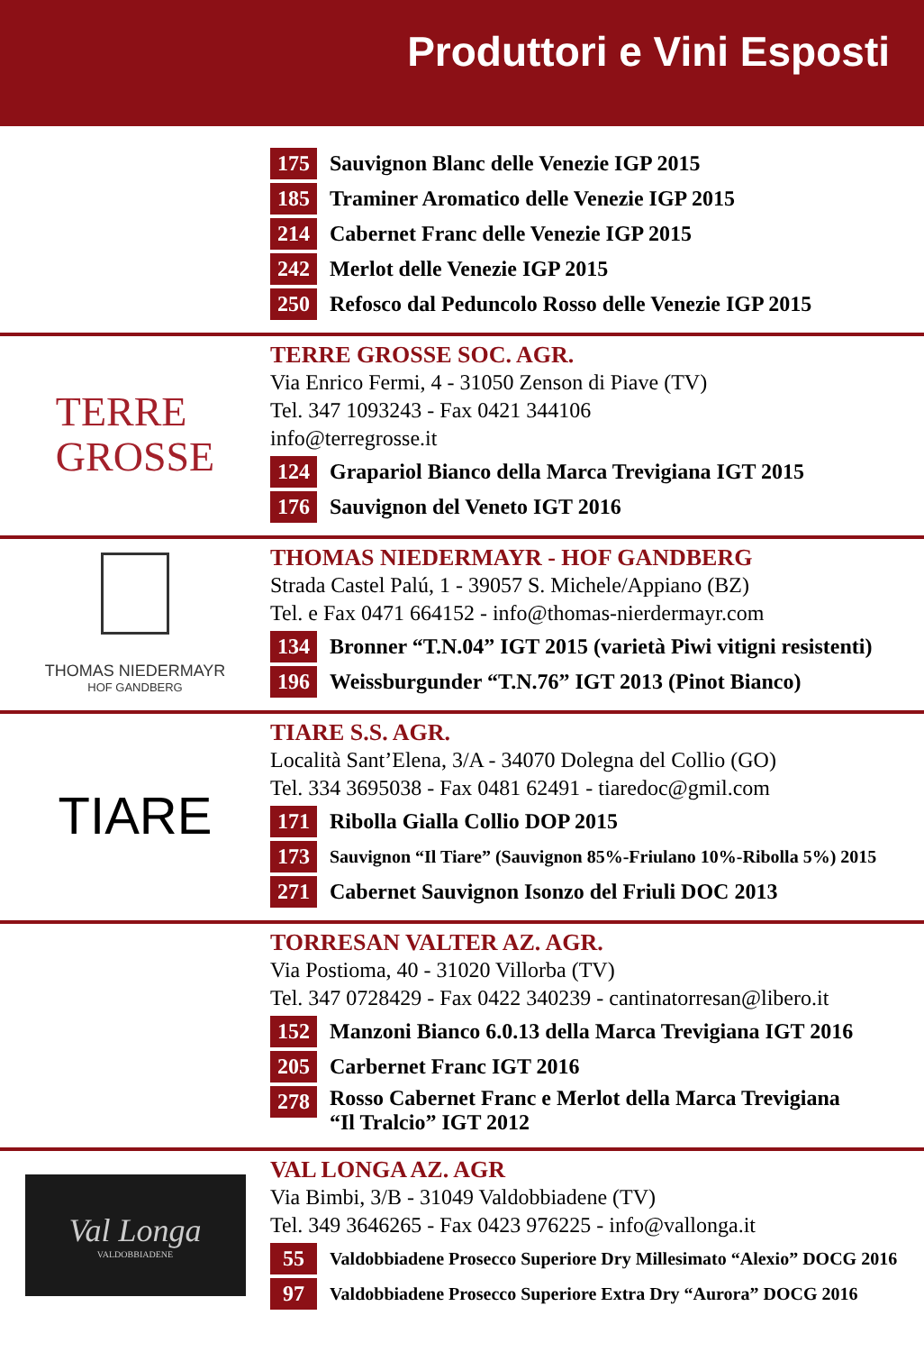Produttori e Vini Esposti
175 Sauvignon Blanc delle Venezie IGP 2015
185 Traminer Aromatico delle Venezie IGP 2015
214 Cabernet Franc delle Venezie IGP 2015
242 Merlot delle Venezie IGP 2015
250 Refosco dal Peduncolo Rosso delle Venezie IGP 2015
TERRE
GROSSE
TERRE GROSSE SOC. AGR.
Via Enrico Fermi, 4 - 31050 Zenson di Piave (TV)
Tel. 347 1093243 - Fax 0421 344106
info@terregrosse.it
124 Grapariol Bianco della Marca Trevigiana IGT 2015
176 Sauvignon del Veneto IGT 2016
THOMAS NIEDERMAYR
HOF GANDBERG
THOMAS NIEDERMAYR - HOF GANDBERG
Strada Castel Palú, 1 - 39057 S. Michele/Appiano (BZ)
Tel. e Fax 0471 664152 - info@thomas-nierdermayr.com
134 Bronner “T.N.04” IGT 2015 (varietà Piwi vitigni resistenti)
196 Weissburgunder “T.N.76” IGT 2013 (Pinot Bianco)
TIARE
TIARE S.S. AGR.
Località Sant’Elena, 3/A - 34070 Dolegna del Collio (GO)
Tel. 334 3695038 - Fax 0481 62491 - tiaredoc@gmil.com
171 Ribolla Gialla Collio DOP 2015
173 Sauvignon “Il Tiare” (Sauvignon 85%-Friulano 10%-Ribolla 5%) 2015
271 Cabernet Sauvignon Isonzo del Friuli DOC 2013
TORRESAN VALTER AZ. AGR.
Via Postioma, 40 - 31020 Villorba (TV)
Tel. 347 0728429 - Fax 0422 340239 - cantinatorresan@libero.it
152 Manzoni Bianco 6.0.13 della Marca Trevigiana IGT 2016
205 Carbernet Franc IGT 2016
278 Rosso Cabernet Franc e Merlot della Marca Trevigiana
“Il Tralcio” IGT 2012
Val Longa
VALDOBBIADENE
VAL LONGA AZ. AGR
Via Bimbi, 3/B - 31049 Valdobbiadene (TV)
Tel. 349 3646265 - Fax 0423 976225 - info@vallonga.it
55 Valdobbiadene Prosecco Superiore Dry Millesimato “Alexio” DOCG 2016
97 Valdobbiadene Prosecco Superiore Extra Dry “Aurora” DOCG 2016